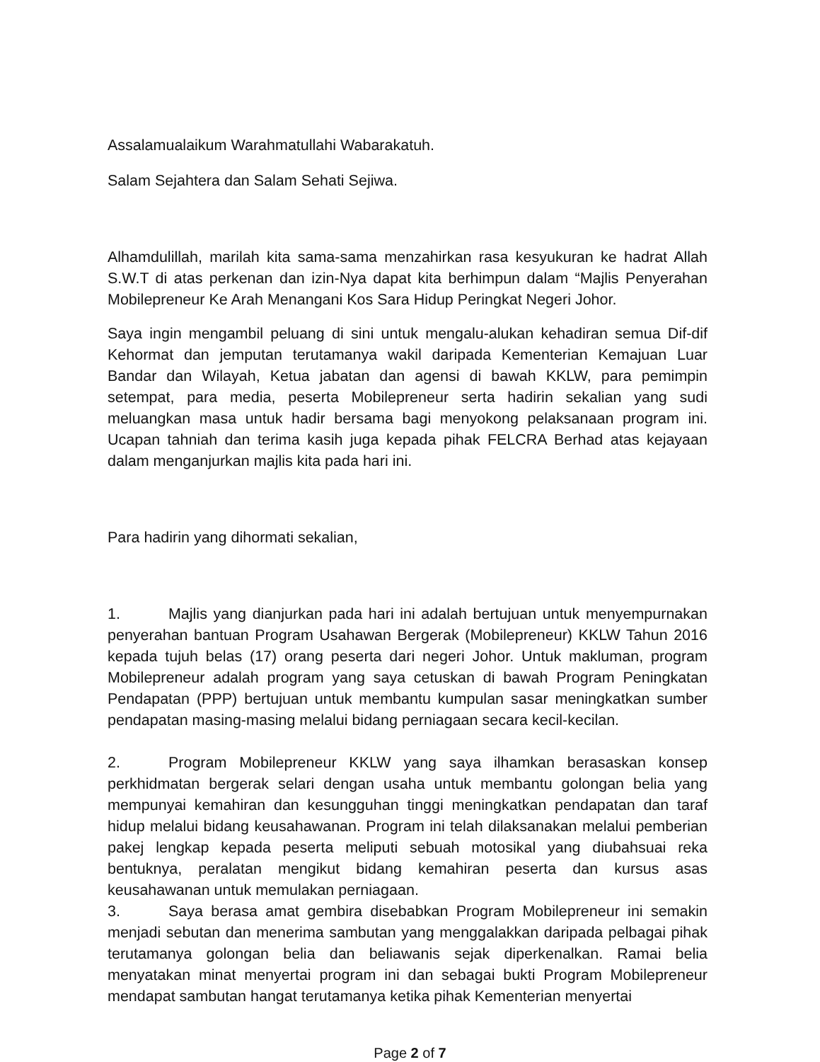Assalamualaikum Warahmatullahi Wabarakatuh.
Salam Sejahtera dan Salam Sehati Sejiwa.
Alhamdulillah, marilah kita sama-sama menzahirkan rasa kesyukuran ke hadrat Allah S.W.T di atas perkenan dan izin-Nya dapat kita berhimpun dalam “Majlis Penyerahan Mobilepreneur Ke Arah Menangani Kos Sara Hidup Peringkat Negeri Johor.
Saya ingin mengambil peluang di sini untuk mengalu-alukan kehadiran semua Dif-dif Kehormat dan jemputan terutamanya wakil daripada Kementerian Kemajuan Luar Bandar dan Wilayah, Ketua jabatan dan agensi di bawah KKLW, para pemimpin setempat, para media, peserta Mobilepreneur serta hadirin sekalian yang sudi meluangkan masa untuk hadir bersama bagi menyokong pelaksanaan program ini. Ucapan tahniah dan terima kasih juga kepada pihak FELCRA Berhad atas kejayaan dalam menganjurkan majlis kita pada hari ini.
Para hadirin yang dihormati sekalian,
1. Majlis yang dianjurkan pada hari ini adalah bertujuan untuk menyempurnakan penyerahan bantuan Program Usahawan Bergerak (Mobilepreneur) KKLW Tahun 2016 kepada tujuh belas (17) orang peserta dari negeri Johor. Untuk makluman, program Mobilepreneur adalah program yang saya cetuskan di bawah Program Peningkatan Pendapatan (PPP) bertujuan untuk membantu kumpulan sasar meningkatkan sumber pendapatan masing-masing melalui bidang perniagaan secara kecil-kecilan.
2. Program Mobilepreneur KKLW yang saya ilhamkan berasaskan konsep perkhidmatan bergerak selari dengan usaha untuk membantu golongan belia yang mempunyai kemahiran dan kesungguhan tinggi meningkatkan pendapatan dan taraf hidup melalui bidang keusahawanan. Program ini telah dilaksanakan melalui pemberian pakej lengkap kepada peserta meliputi sebuah motosikal yang diubahsuai reka bentuknya, peralatan mengikut bidang kemahiran peserta dan kursus asas keusahawanan untuk memulakan perniagaan.
3. Saya berasa amat gembira disebabkan Program Mobilepreneur ini semakin menjadi sebutan dan menerima sambutan yang menggalakkan daripada pelbagai pihak terutamanya golongan belia dan beliawanis sejak diperkenalkan. Ramai belia menyatakan minat menyertai program ini dan sebagai bukti Program Mobilepreneur mendapat sambutan hangat terutamanya ketika pihak Kementerian menyertai
Page 2 of 7